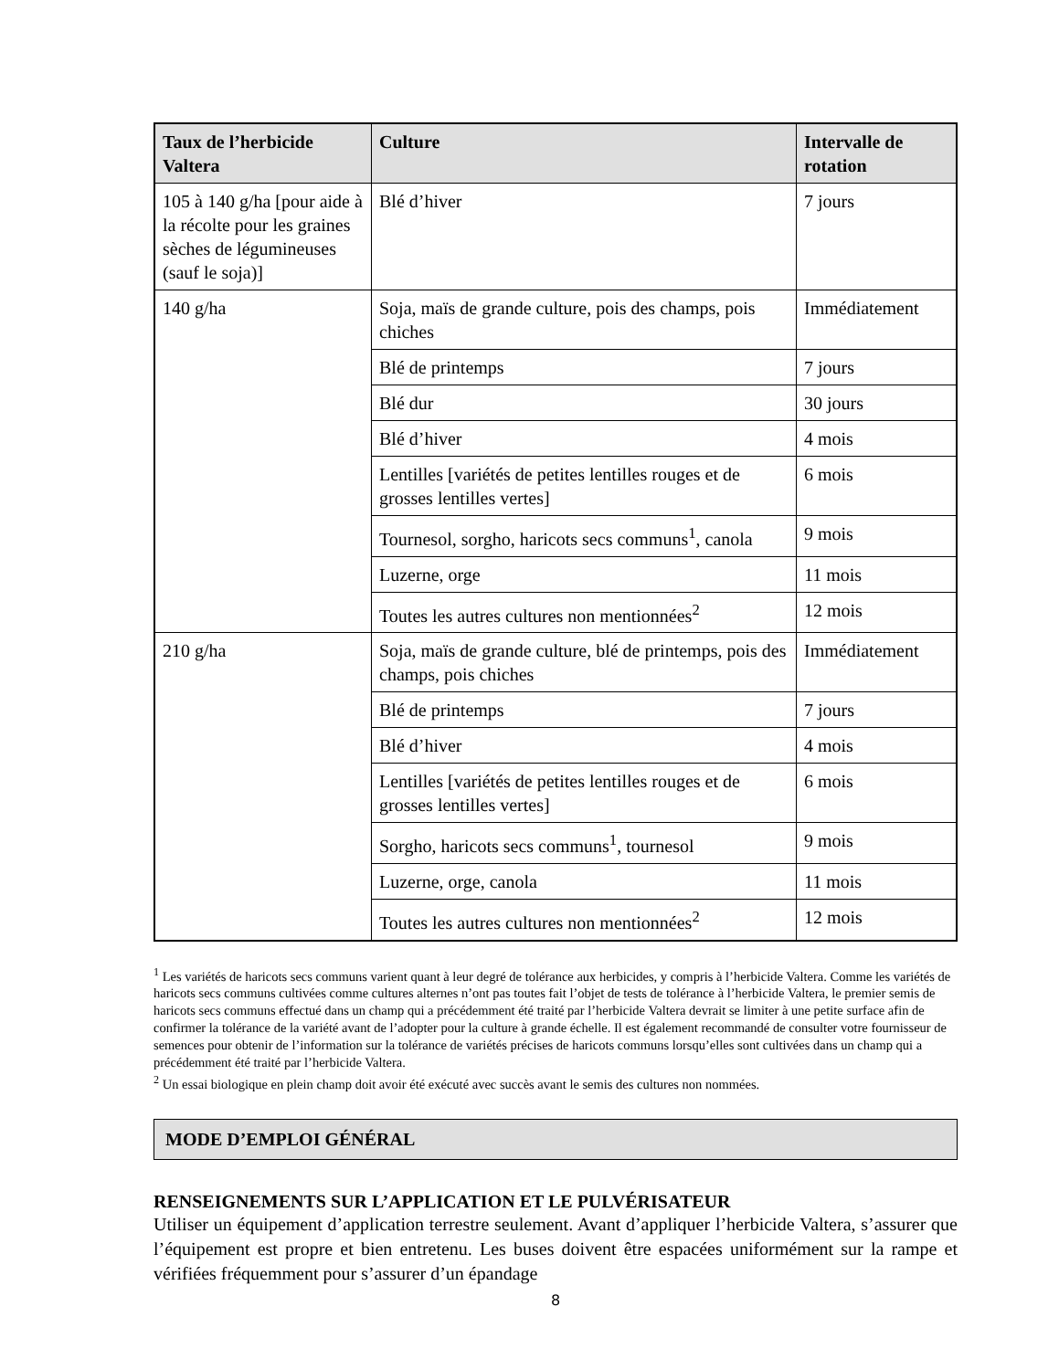| Taux de l’herbicide Valtera | Culture | Intervalle de rotation |
| --- | --- | --- |
| 105 à 140 g/ha [pour aide à la récolte pour les graines sèches de légumineuses (sauf le soja)] | Blé d’hiver | 7 jours |
| 140 g/ha | Soja, maïs de grande culture, pois des champs, pois chiches | Immédiatement |
| | Blé de printemps | 7 jours |
| | Blé dur | 30 jours |
| | Blé d’hiver | 4 mois |
| | Lentilles [variétés de petites lentilles rouges et de grosses lentilles vertes] | 6 mois |
| | Tournesol, sorgho, haricots secs communs<sup>1</sup>, canola | 9 mois |
| | Luzerne, orge | 11 mois |
| | Toutes les autres cultures non mentionnées<sup>2</sup> | 12 mois |
| 210 g/ha | Soja, maïs de grande culture, blé de printemps, pois des champs, pois chiches | Immédiatement |
| | Blé de printemps | 7 jours |
| | Blé d’hiver | 4 mois |
| | Lentilles [variétés de petites lentilles rouges et de grosses lentilles vertes] | 6 mois |
| | Sorgho, haricots secs communs<sup>1</sup>, tournesol | 9 mois |
| | Luzerne, orge, canola | 11 mois |
| | Toutes les autres cultures non mentionnées<sup>2</sup> | 12 mois |
<sup>1</sup> Les variétés de haricots secs communs varient quant à leur degré de tolérance aux herbicides, y compris à l’herbicide Valtera. Comme les variétés de haricots secs communs cultivées comme cultures alternes n’ont pas toutes fait l’objet de tests de tolérance à l’herbicide Valtera, le premier semis de haricots secs communs effectué dans un champ qui a précédemment été traité par l’herbicide Valtera devrait se limiter à une petite surface afin de confirmer la tolérance de la variété avant de l’adopter pour la culture à grande échelle. Il est également recommandé de consulter votre fournisseur de semences pour obtenir de l’information sur la tolérance de variétés précises de haricots communs lorsqu’elles sont cultivées dans un champ qui a précédemment été traité par l’herbicide Valtera.
<sup>2</sup> Un essai biologique en plein champ doit avoir été exécuté avec succès avant le semis des cultures non nommées.
MODE D’EMPLOI GÉNÉRAL
RENSEIGNEMENTS SUR L’APPLICATION ET LE PULVÉRISATEUR
Utiliser un équipement d’application terrestre seulement. Avant d’appliquer l’herbicide Valtera, s’assurer que l’équipement est propre et bien entretenu. Les buses doivent être espacées uniformément sur la rampe et vérifiées fréquemment pour s’assurer d’un épandage
8